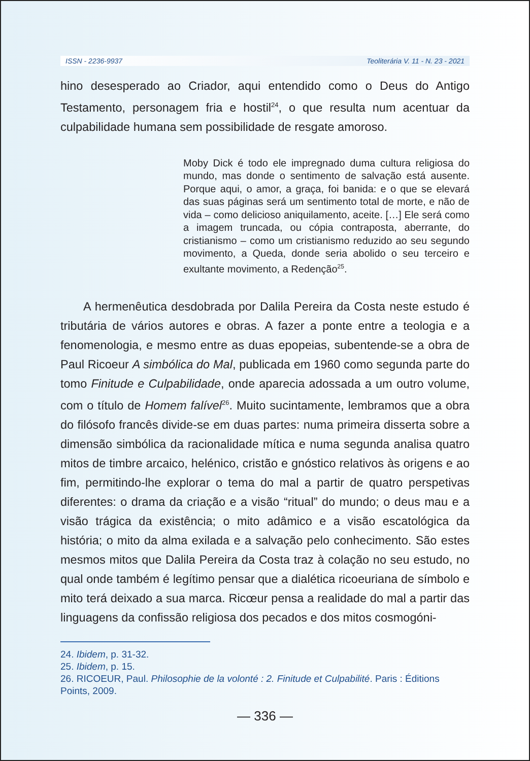ISSN - 2236-9937 Teoliterária V. 11 - N. 23 - 2021
hino desesperado ao Criador, aqui entendido como o Deus do Antigo Testamento, personagem fria e hostil<sup>24</sup>, o que resulta num acentuar da culpabilidade humana sem possibilidade de resgate amoroso.
Moby Dick é todo ele impregnado duma cultura religiosa do mundo, mas donde o sentimento de salvação está ausente. Porque aqui, o amor, a graça, foi banida: e o que se elevará das suas páginas será um sentimento total de morte, e não de vida – como delicioso aniquilamento, aceite. […] Ele será como a imagem truncada, ou cópia contraposta, aberrante, do cristianismo – como um cristianismo reduzido ao seu segundo movimento, a Queda, donde seria abolido o seu terceiro e exultante movimento, a Redenção<sup>25</sup>.
A hermenêutica desdobrada por Dalila Pereira da Costa neste estudo é tributária de vários autores e obras. A fazer a ponte entre a teologia e a fenomenologia, e mesmo entre as duas epopeias, subentende-se a obra de Paul Ricoeur A simbólica do Mal, publicada em 1960 como segunda parte do tomo Finitude e Culpabilidade, onde aparecia adossada a um outro volume, com o título de Homem falível<sup>26</sup>. Muito sucintamente, lembramos que a obra do filósofo francês divide-se em duas partes: numa primeira disserta sobre a dimensão simbólica da racionalidade mítica e numa segunda analisa quatro mitos de timbre arcaico, helénico, cristão e gnóstico relativos às origens e ao fim, permitindo-lhe explorar o tema do mal a partir de quatro perspetivas diferentes: o drama da criação e a visão “ritual” do mundo; o deus mau e a visão trágica da existência; o mito adâmico e a visão escatológica da história; o mito da alma exilada e a salvação pelo conhecimento. São estes mesmos mitos que Dalila Pereira da Costa traz à colação no seu estudo, no qual onde também é legítimo pensar que a dialética ricoeuriana de símbolo e mito terá deixado a sua marca. Ricœur pensa a realidade do mal a partir das linguagens da confissão religiosa dos pecados e dos mitos cosmogóni-
24. Ibidem, p. 31-32.
25. Ibidem, p. 15.
26. RICOEUR, Paul. Philosophie de la volonté : 2. Finitude et Culpabilité. Paris : Éditions Points, 2009.
— 336 —